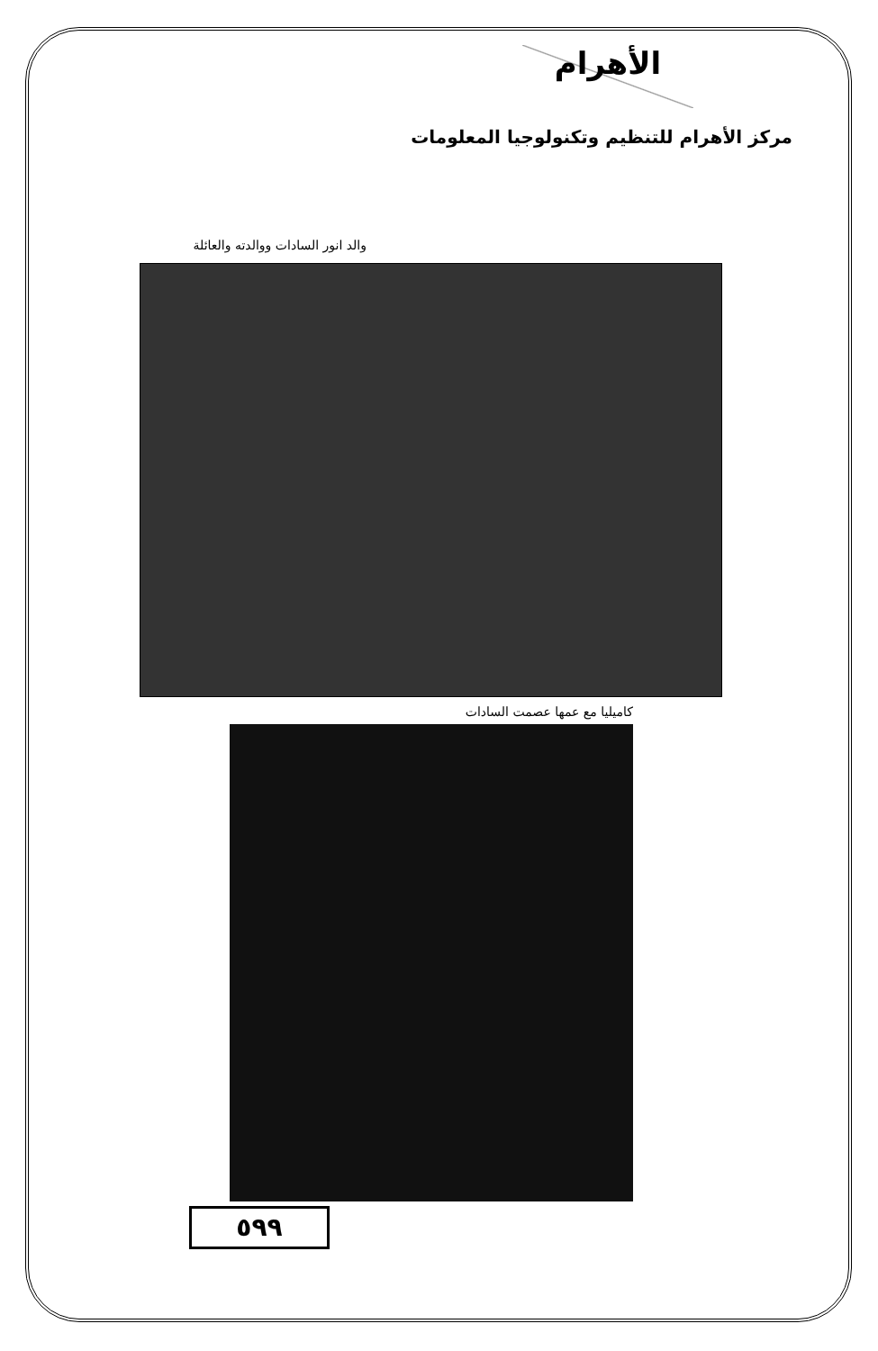الأهرام
مركز الأهرام للتنظيم وتكنولوجيا المعلومات
والد انور السادات ووالدته والعائلة
كاميليا مع عمها عصمت السادات
٥٩٩